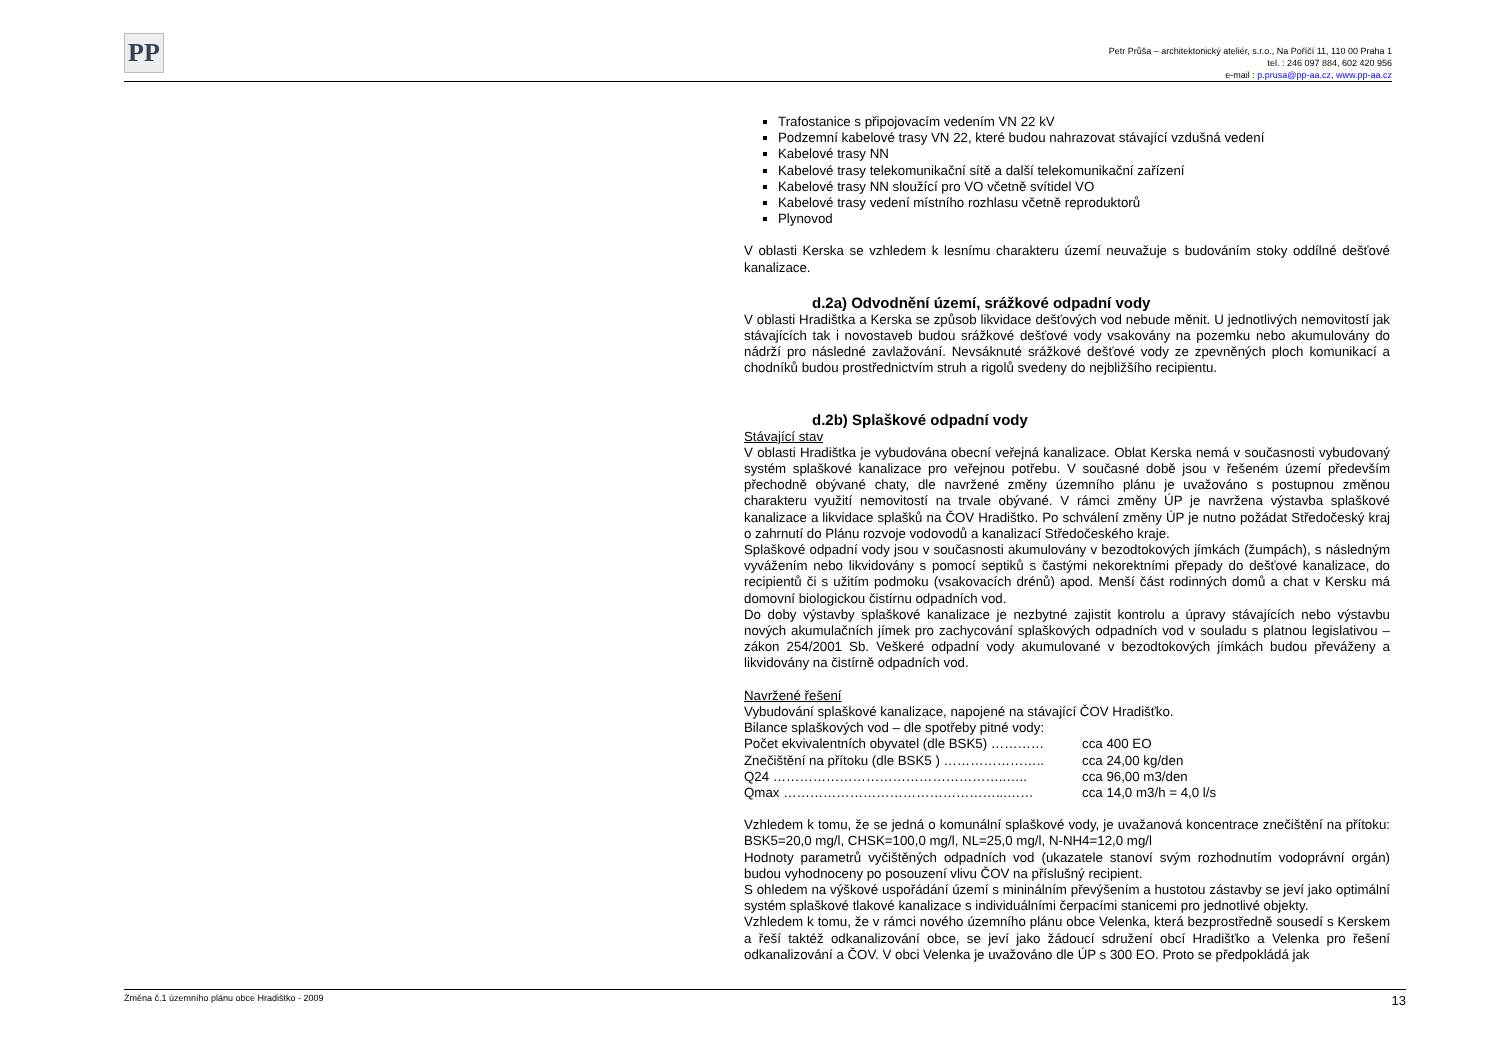PP
Petr Průša – architektonický ateliér, s.r.o., Na Poříčí 11, 110 00 Praha 1
tel. : 246 097 884, 602 420 956
e-mail : p.prusa@pp-aa.cz, www.pp-aa.cz
Trafostanice s připojovacím vedením VN 22 kV
Podzemní kabelové trasy VN 22, které budou nahrazovat stávající vzdušná vedení
Kabelové trasy NN
Kabelové trasy telekomunikační sítě a další telekomunikační zařízení
Kabelové trasy NN sloužící pro VO včetně svítidel VO
Kabelové trasy vedení místního rozhlasu včetně reproduktorů
Plynovod
V oblasti Kerska se vzhledem k lesnímu charakteru území neuvažuje s budováním stoky oddílné dešťové kanalizace.
d.2a) Odvodnění území, srážkové odpadní vody
V oblasti Hradištka a Kerska se způsob likvidace dešťových vod nebude měnit. U jednotlivých nemovitostí jak stávajících tak i novostaveb budou srážkové dešťové vody vsakovány na pozemku nebo akumulovány do nádrží pro následné zavlažování. Nevsáknuté srážkové dešťové vody ze zpevněných ploch komunikací a chodníků budou prostřednictvím struh a rigolů svedeny do nejbližšího recipientu.
d.2b) Splaškové odpadní vody
Stávající stav
V oblasti Hradištka je vybudována obecní veřejná kanalizace. Oblat Kerska nemá v současnosti vybudovaný systém splaškové kanalizace pro veřejnou potřebu. V současné době jsou v řešeném území především přechodně obývané chaty, dle navržené změny územního plánu je uvažováno s postupnou změnou charakteru využití nemovitostí na trvale obývané. V rámci změny ÚP je navržena výstavba splaškové kanalizace a likvidace splašků na ČOV Hradištko. Po schválení změny ÚP je nutno požádat Středočeský kraj o zahrnutí do Plánu rozvoje vodovodů a kanalizací Středočeského kraje.
Splaškové odpadní vody jsou v současnosti akumulovány v bezodtokových jímkách (žumpách), s následným vyvážením nebo likvidovány s pomocí septiků s častými nekorektními přepady do dešťové kanalizace, do recipientů či s užitím podmoku (vsakovacích drénů) apod. Menší část rodinných domů a chat v Kersku má domovní biologickou čistírnu odpadních vod.
Do doby výstavby splaškové kanalizace je nezbytné zajistit kontrolu a úpravy stávajících nebo výstavbu nových akumulačních jímek pro zachycování splaškových odpadních vod v souladu s platnou legislativou – zákon 254/2001 Sb. Veškeré odpadní vody akumulované v bezodtokových jímkách budou převáženy a likvidovány na čistírně odpadních vod.
Navržené řešení
Vybudování splaškové kanalizace, napojené na stávající ČOV Hradišťko.
Bilance splaškových vod – dle spotřeby pitné vody:
Počet ekvivalentních obyvatel (dle BSK5) ………… cca 400 EO
Znečištění na přítoku (dle BSK5 ) ………………….. cca 24,00 kg/den
Q24 ……………………………………………..….. cca 96,00 m3/den
Qmax …………………………………………...…… cca 14,0 m3/h = 4,0 l/s
Vzhledem k tomu, že se jedná o komunální splaškové vody, je uvažanová koncentrace znečištění na přítoku: BSK5=20,0 mg/l, CHSK=100,0 mg/l, NL=25,0 mg/l, N-NH4=12,0 mg/l
Hodnoty parametrů vyčištěných odpadních vod (ukazatele stanoví svým rozhodnutím vodoprávní orgán) budou vyhodnoceny po posouzení vlivu ČOV na příslušný recipient.
S ohledem na výškové uspořádání území s mininálním převýšením a hustotou zástavby se jeví jako optimální systém splaškové tlakové kanalizace s individuálními čerpacími stanicemi pro jednotlivé objekty.
Vzhledem k tomu, že v rámci nového územního plánu obce Velenka, která bezprostředně sousedí s Kerskem a řeší taktéž odkanalizování obce, se jeví jako žádoucí sdružení obcí Hradišťko a Velenka pro řešení odkanalizování a ČOV. V obci Velenka je uvažováno dle ÚP s 300 EO. Proto se předpokládá jak
Změna č.1 územního plánu obce Hradištko - 2009 13